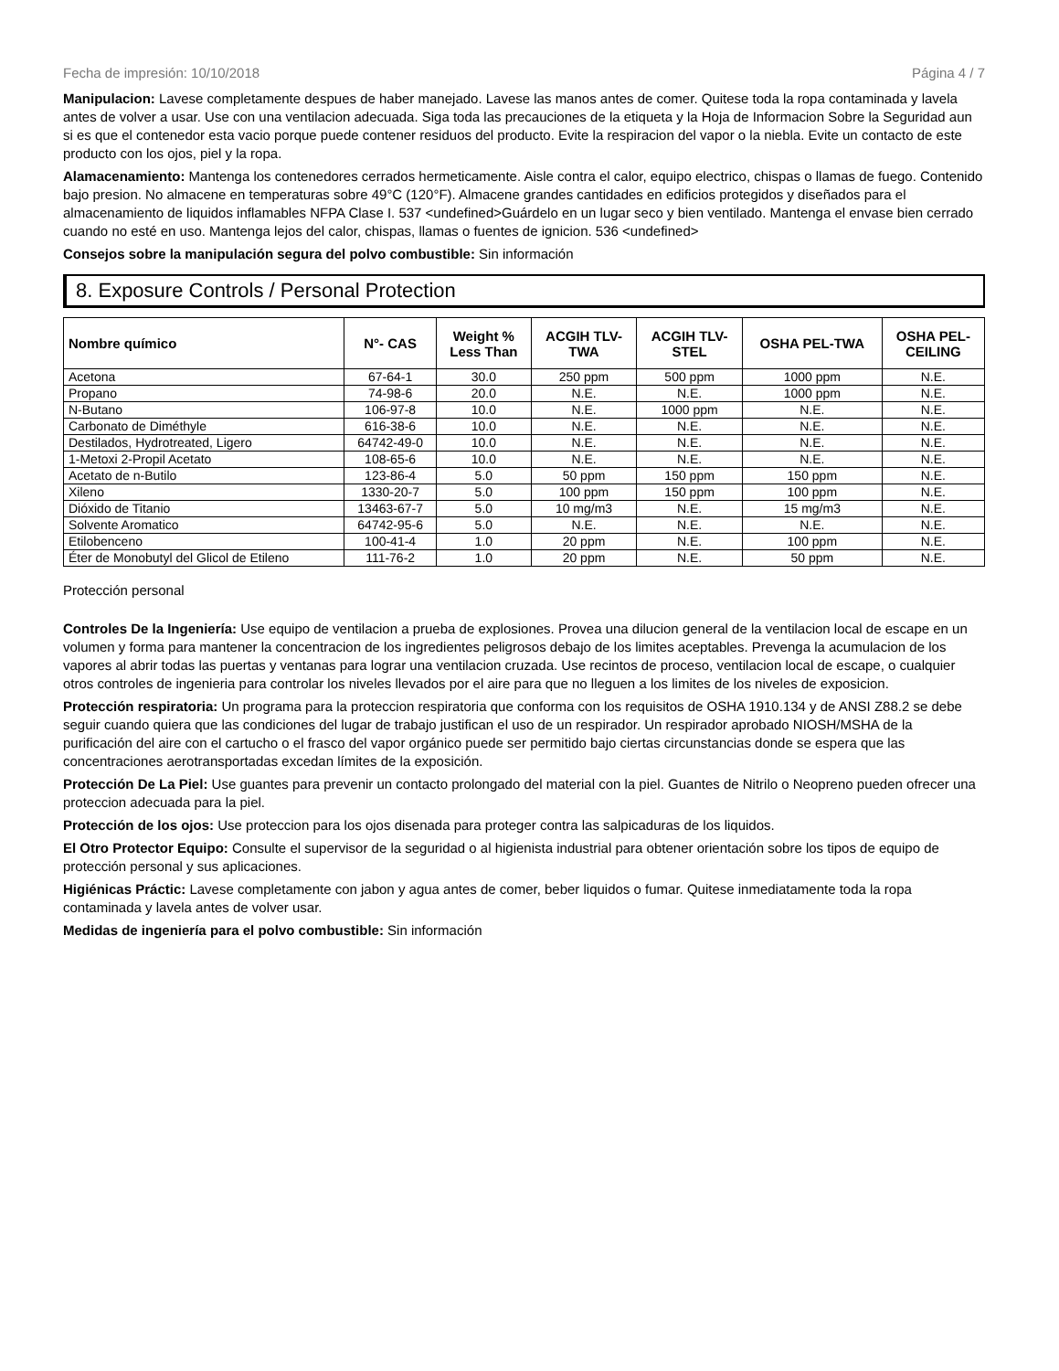Fecha de impresión: 10/10/2018 Página 4 / 7
Manipulacion: Lavese completamente despues de haber manejado. Lavese las manos antes de comer. Quitese toda la ropa contaminada y lavela antes de volver a usar. Use con una ventilacion adecuada. Siga toda las precauciones de la etiqueta y la Hoja de Informacion Sobre la Seguridad aun si es que el contenedor esta vacio porque puede contener residuos del producto. Evite la respiracion del vapor o la niebla. Evite un contacto de este producto con los ojos, piel y la ropa.
Alamacenamiento: Mantenga los contenedores cerrados hermeticamente. Aisle contra el calor, equipo electrico, chispas o llamas de fuego. Contenido bajo presion. No almacene en temperaturas sobre 49°C (120°F). Almacene grandes cantidades en edificios protegidos y diseñados para el almacenamiento de liquidos inflamables NFPA Clase I. 537 <undefined>Guárdelo en un lugar seco y bien ventilado. Mantenga el envase bien cerrado cuando no esté en uso. Mantenga lejos del calor, chispas, llamas o fuentes de ignicion. 536 <undefined>
Consejos sobre la manipulación segura del polvo combustible: Sin información
8. Exposure Controls / Personal Protection
| Nombre químico | N°- CAS | Weight % Less Than | ACGIH TLV- TWA | ACGIH TLV- STEL | OSHA PEL-TWA | OSHA PEL- CEILING |
| --- | --- | --- | --- | --- | --- | --- |
| Acetona | 67-64-1 | 30.0 | 250 ppm | 500 ppm | 1000 ppm | N.E. |
| Propano | 74-98-6 | 20.0 | N.E. | N.E. | 1000 ppm | N.E. |
| N-Butano | 106-97-8 | 10.0 | N.E. | 1000 ppm | N.E. | N.E. |
| Carbonato de Diméthyle | 616-38-6 | 10.0 | N.E. | N.E. | N.E. | N.E. |
| Destilados, Hydrotreated, Ligero | 64742-49-0 | 10.0 | N.E. | N.E. | N.E. | N.E. |
| 1-Metoxi 2-Propil Acetato | 108-65-6 | 10.0 | N.E. | N.E. | N.E. | N.E. |
| Acetato de n-Butilo | 123-86-4 | 5.0 | 50 ppm | 150 ppm | 150 ppm | N.E. |
| Xileno | 1330-20-7 | 5.0 | 100 ppm | 150 ppm | 100 ppm | N.E. |
| Dióxido de Titanio | 13463-67-7 | 5.0 | 10 mg/m3 | N.E. | 15 mg/m3 | N.E. |
| Solvente Aromatico | 64742-95-6 | 5.0 | N.E. | N.E. | N.E. | N.E. |
| Etilobenceno | 100-41-4 | 1.0 | 20 ppm | N.E. | 100 ppm | N.E. |
| Éter de Monobutyl del Glicol de Etileno | 111-76-2 | 1.0 | 20 ppm | N.E. | 50 ppm | N.E. |
Protección personal
Controles De la Ingeniería: Use equipo de ventilacion a prueba de explosiones. Provea una dilucion general de la ventilacion local de escape en un volumen y forma para mantener la concentracion de los ingredientes peligrosos debajo de los limites aceptables. Prevenga la acumulacion de los vapores al abrir todas las puertas y ventanas para lograr una ventilacion cruzada. Use recintos de proceso, ventilacion local de escape, o cualquier otros controles de ingenieria para controlar los niveles llevados por el aire para que no lleguen a los limites de los niveles de exposicion.
Protección respiratoria: Un programa para la proteccion respiratoria que conforma con los requisitos de OSHA 1910.134 y de ANSI Z88.2 se debe seguir cuando quiera que las condiciones del lugar de trabajo justifican el uso de un respirador. Un respirador aprobado NIOSH/MSHA de la purificación del aire con el cartucho o el frasco del vapor orgánico puede ser permitido bajo ciertas circunstancias donde se espera que las concentraciones aerotransportadas excedan límites de la exposición.
Protección De La Piel: Use guantes para prevenir un contacto prolongado del material con la piel. Guantes de Nitrilo o Neopreno pueden ofrecer una proteccion adecuada para la piel.
Protección de los ojos: Use proteccion para los ojos disenada para proteger contra las salpicaduras de los liquidos.
El Otro Protector Equipo: Consulte el supervisor de la seguridad o al higienista industrial para obtener orientación sobre los tipos de equipo de protección personal y sus aplicaciones.
Higiénicas Práctic: Lavese completamente con jabon y agua antes de comer, beber liquidos o fumar. Quitese inmediatamente toda la ropa contaminada y lavela antes de volver usar.
Medidas de ingeniería para el polvo combustible: Sin información